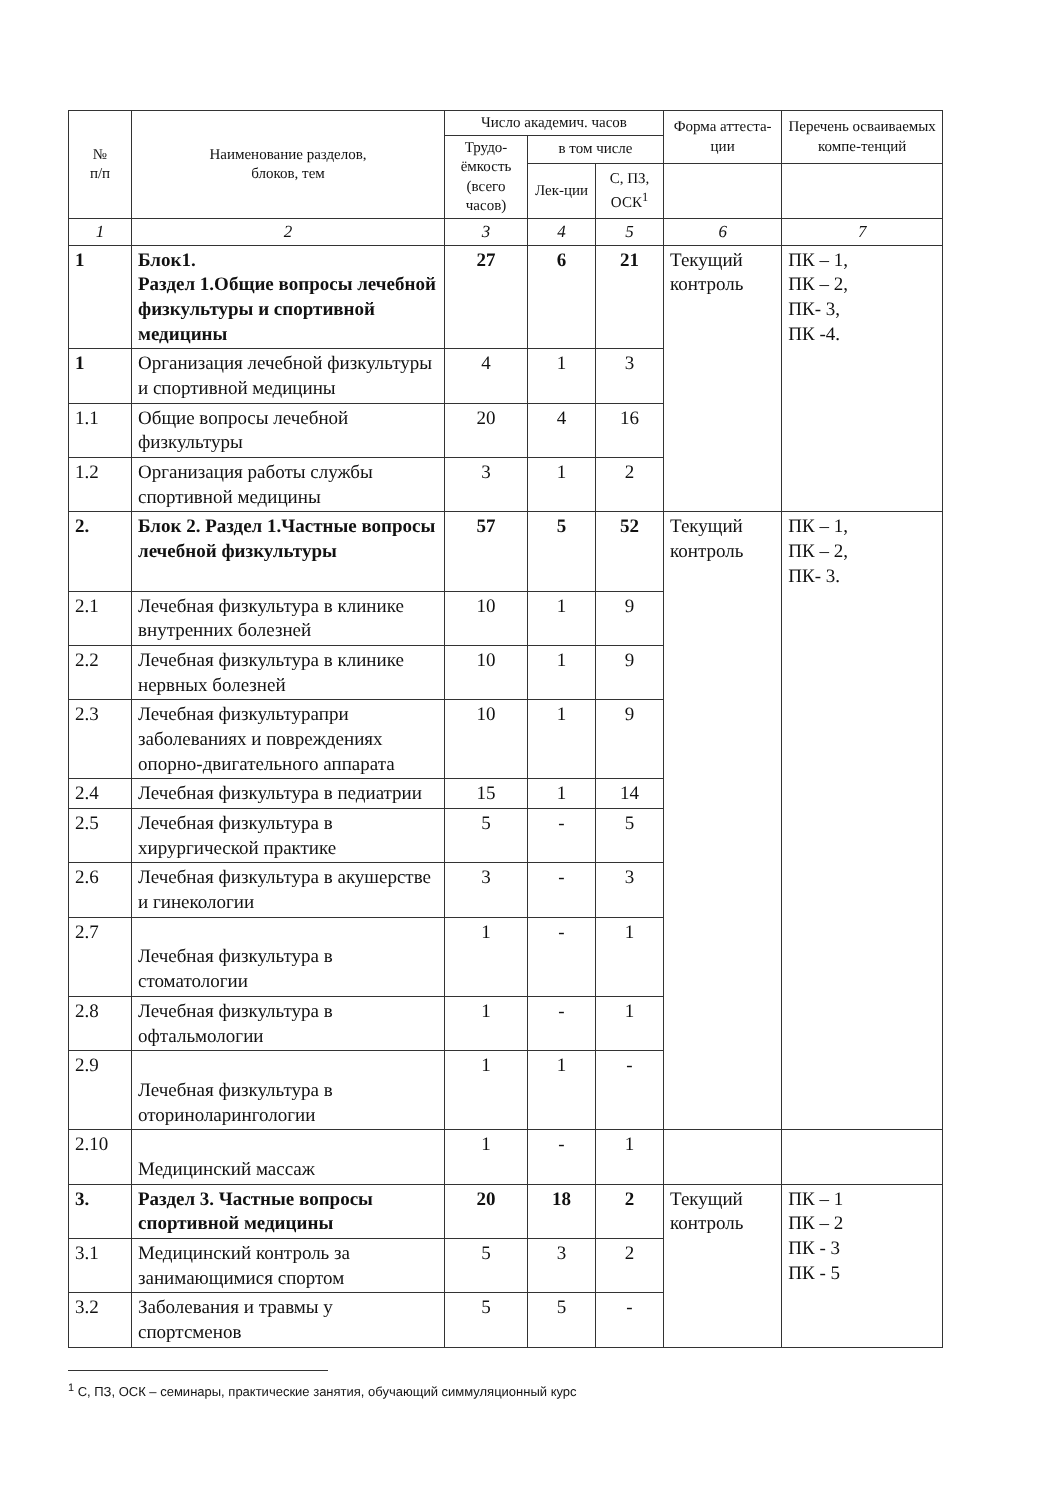| № п/п | Наименование разделов, блоков, тем | Число академич. часов | | | Форма аттеста-ции | Перечень осваиваемых компе-тенций |
| --- | --- | --- | --- | --- | --- | --- |
| | | Трудо-ёмкость (всего часов) | в том числе | | | |
| | | | Лек-ции | С, ПЗ, ОСК<sup>1</sup> | | |
| 1 | 2 | 3 | 4 | 5 | 6 | 7 |
| 1 | Блок1. Раздел 1.Общие вопросы лечебной физкультуры и спортивной медицины | 27 | 6 | 21 | Текущий контроль | ПК – 1, ПК – 2, ПК- 3, ПК -4. |
| 1 | Организация лечебной физкультуры и спортивной медицины | 4 | 1 | 3 | | |
| 1.1 | Общие вопросы лечебной физкультуры | 20 | 4 | 16 | | |
| 1.2 | Организация работы службы спортивной медицины | 3 | 1 | 2 | | |
| 2. | Блок 2. Раздел 1.Частные вопросы лечебной физкультуры | 57 | 5 | 52 | Текущий контроль | ПК – 1, ПК – 2, ПК- 3. |
| 2.1 | Лечебная физкультура в клинике внутренних болезней | 10 | 1 | 9 | | |
| 2.2 | Лечебная физкультура в клинике нервных болезней | 10 | 1 | 9 | | |
| 2.3 | Лечебная физкультурапри заболеваниях и повреждениях опорно-двигательного аппарата | 10 | 1 | 9 | | |
| 2.4 | Лечебная физкультура в педиатрии | 15 | 1 | 14 | | |
| 2.5 | Лечебная физкультура в хирургической практике | 5 | - | 5 | | |
| 2.6 | Лечебная физкультура в акушерстве и гинекологии | 3 | - | 3 | | |
| 2.7 | Лечебная физкультура в стоматологии | 1 | - | 1 | | |
| 2.8 | Лечебная физкультура в офтальмологии | 1 | - | 1 | | |
| 2.9 | Лечебная физкультура в оториноларингологии | 1 | 1 | - | | |
| 2.10 | Медицинский массаж | 1 | - | 1 | | |
| 3. | Раздел 3. Частные вопросы спортивной медицины | 20 | 18 | 2 | Текущий контроль | ПК – 1 ПК – 2 ПК - 3 ПК - 5 |
| 3.1 | Медицинский контроль за занимающимися спортом | 5 | 3 | 2 | | |
| 3.2 | Заболевания и травмы у спортсменов | 5 | 5 | - | | |
<sup>1</sup> С, ПЗ, ОСК – семинары, практические занятия, обучающий симмуляционный курс